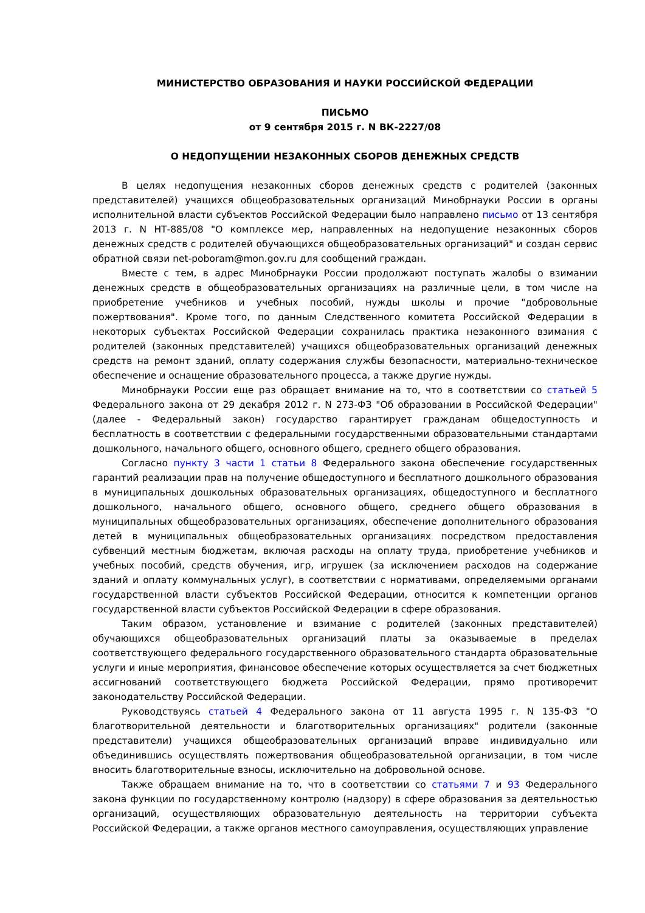МИНИСТЕРСТВО ОБРАЗОВАНИЯ И НАУКИ РОССИЙСКОЙ ФЕДЕРАЦИИ
ПИСЬМО
от 9 сентября 2015 г. N ВК-2227/08
О НЕДОПУЩЕНИИ НЕЗАКОННЫХ СБОРОВ ДЕНЕЖНЫХ СРЕДСТВ
В целях недопущения незаконных сборов денежных средств с родителей (законных представителей) учащихся общеобразовательных организаций Минобрнауки России в органы исполнительной власти субъектов Российской Федерации было направлено письмо от 13 сентября 2013 г. N НТ-885/08 "О комплексе мер, направленных на недопущение незаконных сборов денежных средств с родителей обучающихся общеобразовательных организаций" и создан сервис обратной связи net-poboram@mon.gov.ru для сообщений граждан.
Вместе с тем, в адрес Минобрнауки России продолжают поступать жалобы о взимании денежных средств в общеобразовательных организациях на различные цели, в том числе на приобретение учебников и учебных пособий, нужды школы и прочие "добровольные пожертвования". Кроме того, по данным Следственного комитета Российской Федерации в некоторых субъектах Российской Федерации сохранилась практика незаконного взимания с родителей (законных представителей) учащихся общеобразовательных организаций денежных средств на ремонт зданий, оплату содержания службы безопасности, материально-техническое обеспечение и оснащение образовательного процесса, а также другие нужды.
Минобрнауки России еще раз обращает внимание на то, что в соответствии со статьей 5 Федерального закона от 29 декабря 2012 г. N 273-ФЗ "Об образовании в Российской Федерации" (далее - Федеральный закон) государство гарантирует гражданам общедоступность и бесплатность в соответствии с федеральными государственными образовательными стандартами дошкольного, начального общего, основного общего, среднего общего образования.
Согласно пункту 3 части 1 статьи 8 Федерального закона обеспечение государственных гарантий реализации прав на получение общедоступного и бесплатного дошкольного образования в муниципальных дошкольных образовательных организациях, общедоступного и бесплатного дошкольного, начального общего, основного общего, среднего общего образования в муниципальных общеобразовательных организациях, обеспечение дополнительного образования детей в муниципальных общеобразовательных организациях посредством предоставления субвенций местным бюджетам, включая расходы на оплату труда, приобретение учебников и учебных пособий, средств обучения, игр, игрушек (за исключением расходов на содержание зданий и оплату коммунальных услуг), в соответствии с нормативами, определяемыми органами государственной власти субъектов Российской Федерации, относится к компетенции органов государственной власти субъектов Российской Федерации в сфере образования.
Таким образом, установление и взимание с родителей (законных представителей) обучающихся общеобразовательных организаций платы за оказываемые в пределах соответствующего федерального государственного образовательного стандарта образовательные услуги и иные мероприятия, финансовое обеспечение которых осуществляется за счет бюджетных ассигнований соответствующего бюджета Российской Федерации, прямо противоречит законодательству Российской Федерации.
Руководствуясь статьей 4 Федерального закона от 11 августа 1995 г. N 135-ФЗ "О благотворительной деятельности и благотворительных организациях" родители (законные представители) учащихся общеобразовательных организаций вправе индивидуально или объединившись осуществлять пожертвования общеобразовательной организации, в том числе вносить благотворительные взносы, исключительно на добровольной основе.
Также обращаем внимание на то, что в соответствии со статьями 7 и 93 Федерального закона функции по государственному контролю (надзору) в сфере образования за деятельностью организаций, осуществляющих образовательную деятельность на территории субъекта Российской Федерации, а также органов местного самоуправления, осуществляющих управление